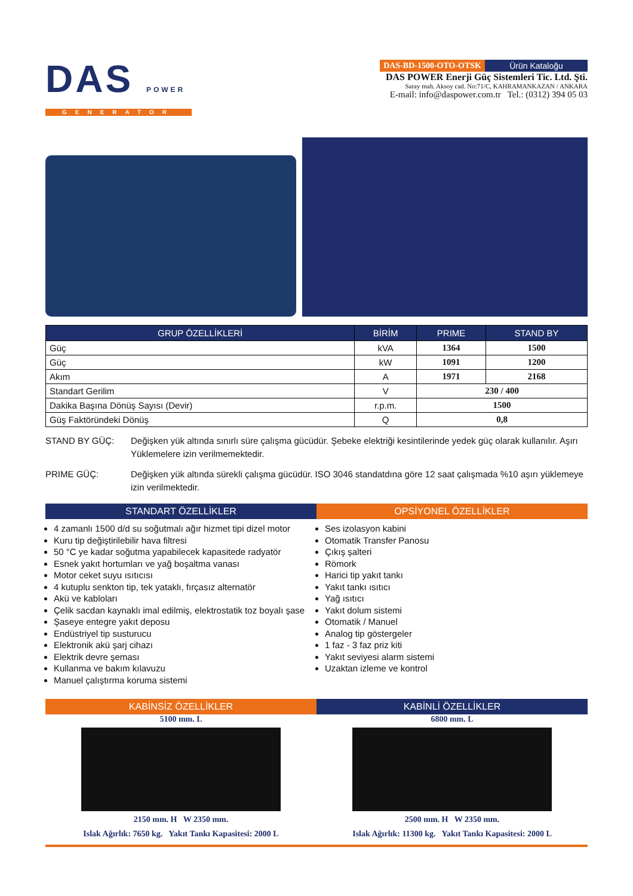DAS POWER
GENERATOR
DAS-BD-1500-OTO-OTSK Ürün Kataloğu
DAS POWER Enerji Güç Sistemleri Tic. Ltd. Şti.
Saray mah. Aksoy cad. No:71/C, KAHRAMANKAZAN / ANKARA
E-mail: info@daspower.com.tr Tel.: (0312) 394 05 03
| GRUP ÖZELLİKLERİ | BİRİM | PRIME | STAND BY |
| --- | --- | --- | --- |
| Güç | kVA | 1364 | 1500 |
| Güç | kW | 1091 | 1200 |
| Akım | A | 1971 | 2168 |
| Standart Gerilim | V | 230 / 400 | |
| Dakika Başına Dönüş Sayısı (Devir) | r.p.m. | 1500 | |
| Güş Faktöründeki Dönüş | Q | 0,8 | |
STAND BY GÜÇ: Değişken yük altında sınırlı süre çalışma gücüdür. Şebeke elektriği kesintilerinde yedek güç olarak kullanılır. Aşırı Yüklemelere izin verilmemektedir.
PRIME GÜÇ: Değişken yük altında sürekli çalışma gücüdür. ISO 3046 standatdına göre 12 saat çalışmada %10 aşırı yüklemeye izin verilmektedir.
STANDART ÖZELLİKLER
4 zamanlı 1500 d/d su soğutmalı ağır hizmet tipi dizel motor
Kuru tip değiştirilebilir hava filtresi
50 °C ye kadar soğutma yapabilecek kapasitede radyatör
Esnek yakıt hortumları ve yağ boşaltma vanası
Motor ceket suyu ısıtıcısı
4 kutuplu senkton tip, tek yataklı, fırçasız alternatör
Akü ve kabloları
Çelik sacdan kaynaklı imal edilmiş, elektrostatik toz boyalı şase
Şaseye entegre yakıt deposu
Endüstriyel tip susturucu
Elektronik akü şarj cihazı
Elektrik devre şeması
Kullanma ve bakım kılavuzu
Manuel çalıştırma koruma sistemi
OPSİYONEL ÖZELLİKLER
Ses izolasyon kabini
Otomatik Transfer Panosu
Çıkış şalteri
Römork
Harici tip yakıt tankı
Yakıt tankı ısıtıcı
Yağ ısıtıcı
Yakıt dolum sistemi
Otomatik / Manuel
Analog tip göstergeler
1 faz - 3 faz priz kiti
Yakıt seviyesi alarm sistemi
Uzaktan izleme ve kontrol
KABİNSİZ ÖZELLİKLER
5100 mm. L
2150 mm. H W 2350 mm.
Islak Ağırlık: 7650 kg. Yakıt Tankı Kapasitesi: 2000 L
KABİNLİ ÖZELLİKLER
6800 mm. L
2500 mm. H W 2350 mm.
Islak Ağırlık: 11300 kg. Yakıt Tankı Kapasitesi: 2000 L